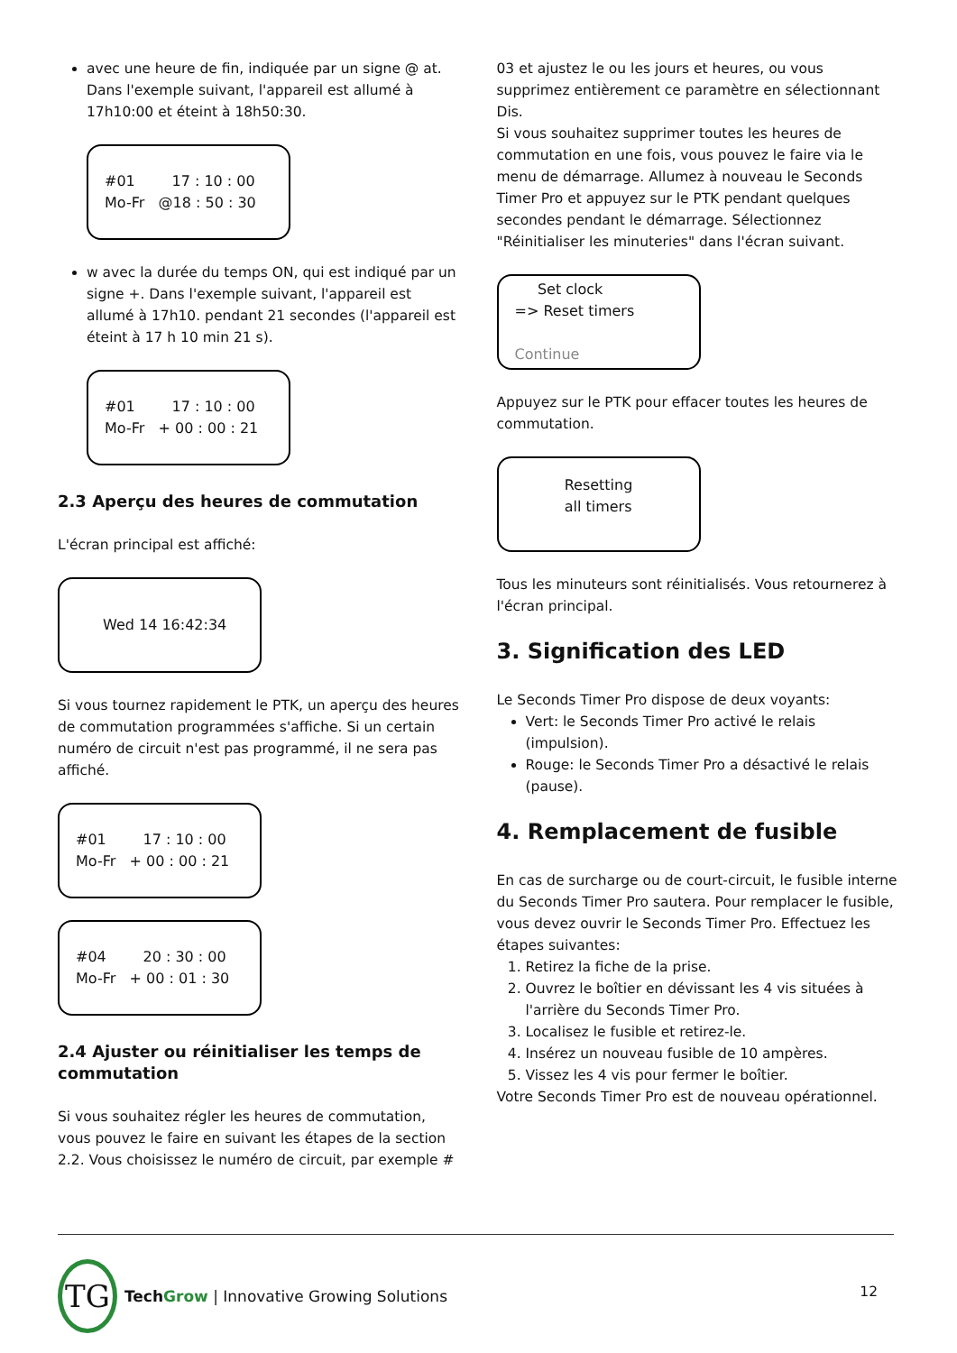avec une heure de fin, indiquée par un signe @ at. Dans l'exemple suivant, l'appareil est allumé à 17h10:00 et éteint à 18h50:30.
#01 17 : 10 : 00 Mo-Fr @18 : 50 : 30
w avec la durée du temps ON, qui est indiqué par un signe +. Dans l'exemple suivant, l'appareil est allumé à 17h10. pendant 21 secondes (l'appareil est éteint à 17 h 10 min 21 s).
#01 17 : 10 : 00 Mo-Fr + 00 : 00 : 21
2.3 Aperçu des heures de commutation
L'écran principal est affiché:
Wed 14 16:42:34
Si vous tournez rapidement le PTK, un aperçu des heures de commutation programmées s'affiche. Si un certain numéro de circuit n'est pas programmé, il ne sera pas affiché.
#01 17 : 10 : 00 Mo-Fr + 00 : 00 : 21
#04 20 : 30 : 00 Mo-Fr + 00 : 01 : 30
2.4 Ajuster ou réinitialiser les temps de commutation
Si vous souhaitez régler les heures de commutation, vous pouvez le faire en suivant les étapes de la section 2.2. Vous choisissez le numéro de circuit, par exemple #
03 et ajustez le ou les jours et heures, ou vous supprimez entièrement ce paramètre en sélectionnant Dis.
Si vous souhaitez supprimer toutes les heures de commutation en une fois, vous pouvez le faire via le menu de démarrage. Allumez à nouveau le Seconds Timer Pro et appuyez sur le PTK pendant quelques secondes pendant le démarrage. Sélectionnez "Réinitialiser les minuteries" dans l'écran suivant.
Set clock => Reset timers
Continue
Appuyez sur le PTK pour effacer toutes les heures de commutation.
Resetting all timers
Tous les minuteurs sont réinitialisés. Vous retournerez à l'écran principal.
3. Signification des LED
Le Seconds Timer Pro dispose de deux voyants:
Vert: le Seconds Timer Pro activé le relais (impulsion).
Rouge: le Seconds Timer Pro a désactivé le relais (pause).
4. Remplacement de fusible
En cas de surcharge ou de court-circuit, le fusible interne du Seconds Timer Pro sautera. Pour remplacer le fusible, vous devez ouvrir le Seconds Timer Pro. Effectuez les étapes suivantes:
1. Retirez la fiche de la prise.
2. Ouvrez le boîtier en dévissant les 4 vis situées à l'arrière du Seconds Timer Pro.
3. Localisez le fusible et retirez-le.
4. Insérez un nouveau fusible de 10 ampères.
5. Vissez les 4 vis pour fermer le boîtier.
Votre Seconds Timer Pro est de nouveau opérationnel.
TG
Tech Grow | Innovative Growing Solutions
12